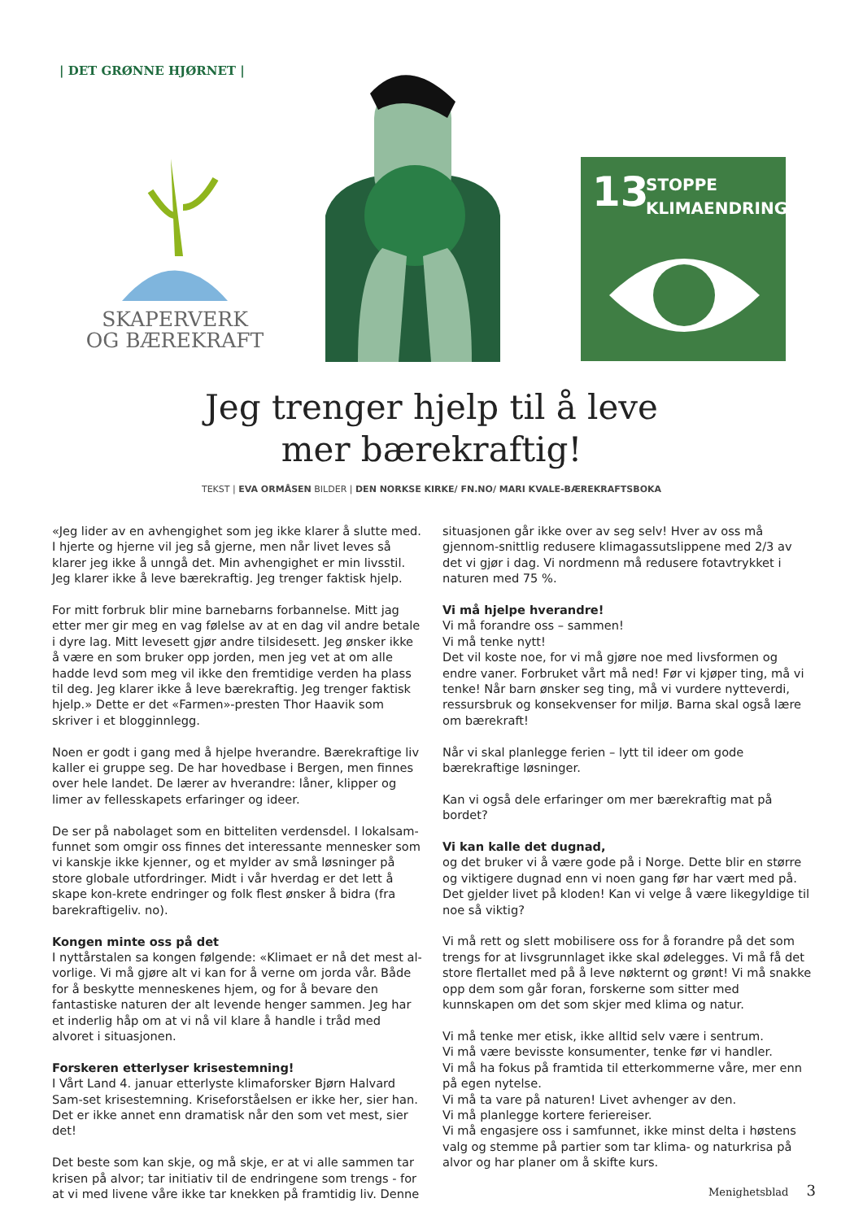| DET GRØNNE HJØRNET |
SKAPERVERK
OG BÆREKRAFT
13
STOPPE
KLIMAENDRINGENE
Jeg trenger hjelp til å leve
mer bærekraftig!
TEKST | EVA ORMÅSEN BILDER | DEN NORKSE KIRKE/ FN.NO/ MARI KVALE-BÆREKRAFTSBOKA
«Jeg lider av en avhengighet som jeg ikke klarer å slutte med. I hjerte og hjerne vil jeg så gjerne, men når livet leves så klarer jeg ikke å unngå det. Min avhengighet er min livsstil. Jeg klarer ikke å leve bærekraftig. Jeg trenger faktisk hjelp.
For mitt forbruk blir mine barnebarns forbannelse. Mitt jag etter mer gir meg en vag følelse av at en dag vil andre betale i dyre lag. Mitt levesett gjør andre tilsidesett. Jeg ønsker ikke å være en som bruker opp jorden, men jeg vet at om alle hadde levd som meg vil ikke den fremtidige verden ha plass til deg. Jeg klarer ikke å leve bærekraftig. Jeg trenger faktisk hjelp.» Dette er det «Farmen»-presten Thor Haavik som skriver i et blogginnlegg.
Noen er godt i gang med å hjelpe hverandre. Bærekraftige liv kaller ei gruppe seg. De har hovedbase i Bergen, men finnes over hele landet. De lærer av hverandre: låner, klipper og limer av fellesskapets erfaringer og ideer.
De ser på nabolaget som en bitteliten verdensdel. I lokalsam-funnet som omgir oss finnes det interessante mennesker som vi kanskje ikke kjenner, og et mylder av små løsninger på store globale utfordringer. Midt i vår hverdag er det lett å skape kon-krete endringer og folk flest ønsker å bidra (fra barekraftigeliv. no).
Kongen minte oss på det
I nyttårstalen sa kongen følgende: «Klimaet er nå det mest al-vorlige. Vi må gjøre alt vi kan for å verne om jorda vår. Både for å beskytte menneskenes hjem, og for å bevare den fantastiske naturen der alt levende henger sammen. Jeg har et inderlig håp om at vi nå vil klare å handle i tråd med alvoret i situasjonen.
Forskeren etterlyser krisestemning!
I Vårt Land 4. januar etterlyste klimaforsker Bjørn Halvard Sam-set krisestemning. Kriseforståelsen er ikke her, sier han. Det er ikke annet enn dramatisk når den som vet mest, sier det!
Det beste som kan skje, og må skje, er at vi alle sammen tar krisen på alvor; tar initiativ til de endringene som trengs - for at vi med livene våre ikke tar knekken på framtidig liv. Denne
situasjonen går ikke over av seg selv! Hver av oss må gjennom-snittlig redusere klimagassutslippene med 2/3 av det vi gjør i dag. Vi nordmenn må redusere fotavtrykket i naturen med 75 %.
Vi må hjelpe hverandre!
Vi må forandre oss – sammen!
Vi må tenke nytt!
Det vil koste noe, for vi må gjøre noe med livsformen og endre vaner. Forbruket vårt må ned! Før vi kjøper ting, må vi tenke! Når barn ønsker seg ting, må vi vurdere nytteverdi, ressursbruk og konsekvenser for miljø. Barna skal også lære om bærekraft!
Når vi skal planlegge ferien – lytt til ideer om gode bærekraftige løsninger.
Kan vi også dele erfaringer om mer bærekraftig mat på bordet?
Vi kan kalle det dugnad,
og det bruker vi å være gode på i Norge. Dette blir en større og viktigere dugnad enn vi noen gang før har vært med på. Det gjelder livet på kloden! Kan vi velge å være likegyldige til noe så viktig?
Vi må rett og slett mobilisere oss for å forandre på det som trengs for at livsgrunnlaget ikke skal ødelegges. Vi må få det store flertallet med på å leve nøkternt og grønt! Vi må snakke opp dem som går foran, forskerne som sitter med kunnskapen om det som skjer med klima og natur.
Vi må tenke mer etisk, ikke alltid selv være i sentrum.
Vi må være bevisste konsumenter, tenke før vi handler.
Vi må ha fokus på framtida til etterkommerne våre, mer enn på egen nytelse.
Vi må ta vare på naturen! Livet avhenger av den.
Vi må planlegge kortere feriereiser.
Vi må engasjere oss i samfunnet, ikke minst delta i høstens valg og stemme på partier som tar klima- og naturkrisa på alvor og har planer om å skifte kurs.
Menighetsblad 3